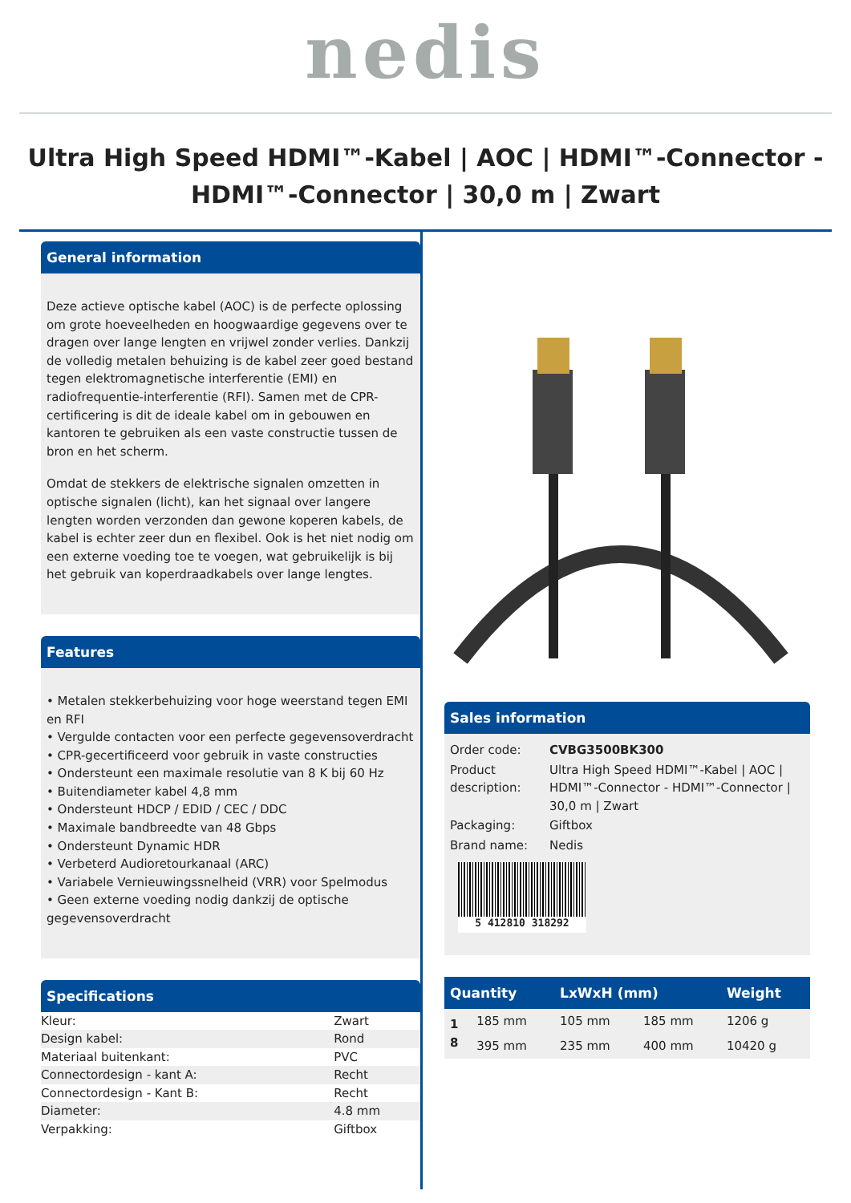nedis
Ultra High Speed HDMI™-Kabel | AOC | HDMI™-Connector - HDMI™-Connector | 30,0 m | Zwart
General information
Deze actieve optische kabel (AOC) is de perfecte oplossing om grote hoeveelheden en hoogwaardige gegevens over te dragen over lange lengten en vrijwel zonder verlies. Dankzij de volledig metalen behuizing is de kabel zeer goed bestand tegen elektromagnetische interferentie (EMI) en radiofrequentie-interferentie (RFI). Samen met de CPR-certificering is dit de ideale kabel om in gebouwen en kantoren te gebruiken als een vaste constructie tussen de bron en het scherm.
Omdat de stekkers de elektrische signalen omzetten in optische signalen (licht), kan het signaal over langere lengten worden verzonden dan gewone koperen kabels, de kabel is echter zeer dun en flexibel. Ook is het niet nodig om een externe voeding toe te voegen, wat gebruikelijk is bij het gebruik van koperdraadkabels over lange lengtes.
Features
• Metalen stekkerbehuizing voor hoge weerstand tegen EMI en RFI
• Vergulde contacten voor een perfecte gegevensoverdracht
• CPR-gecertificeerd voor gebruik in vaste constructies
• Ondersteunt een maximale resolutie van 8 K bij 60 Hz
• Buitendiameter kabel 4,8 mm
• Ondersteunt HDCP / EDID / CEC / DDC
• Maximale bandbreedte van 48 Gbps
• Ondersteunt Dynamic HDR
• Verbeterd Audioretourkanaal (ARC)
• Variabele Vernieuwingssnelheid (VRR) voor Spelmodus
• Geen externe voeding nodig dankzij de optische gegevensoverdracht
Specifications
| Kleur: | Zwart |
| Design kabel: | Rond |
| Materiaal buitenkant: | PVC |
| Connectordesign - kant A: | Recht |
| Connectordesign - Kant B: | Recht |
| Diameter: | 4.8 mm |
| Verpakking: | Giftbox |
Sales information
| Order code: | CVBG3500BK300 |
| Product description: | Ultra High Speed HDMI™-Kabel / AOC / HDMI™-Connector - HDMI™-Connector / 30,0 m / Zwart |
| Packaging: | Giftbox |
| Brand name: | Nedis |
5 412810 318292
| Quantity | | LxWxH (mm) | | Weight |
| --- | --- | --- | --- | --- |
| 1 | 185 mm | 105 mm | 185 mm | 1206 g |
| 8 | 395 mm | 235 mm | 400 mm | 10420 g |